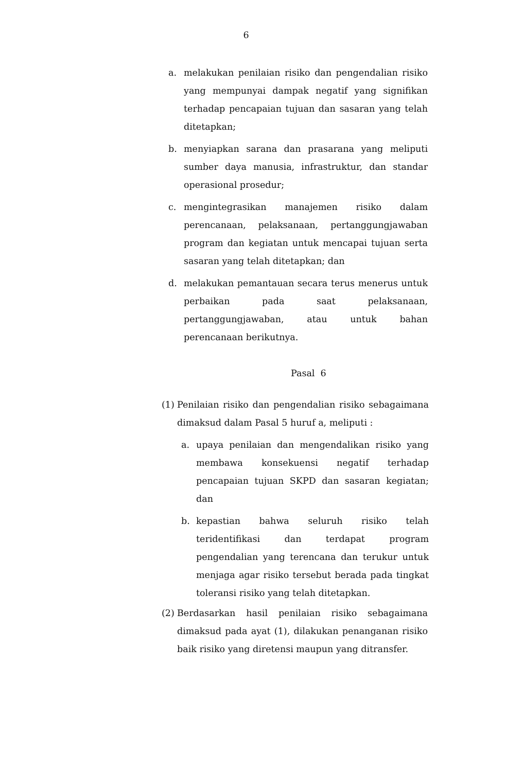6
a. melakukan penilaian risiko dan pengendalian risiko yang mempunyai dampak negatif yang signifikan terhadap pencapaian tujuan dan sasaran yang telah ditetapkan;
b. menyiapkan sarana dan prasarana yang meliputi sumber daya manusia, infrastruktur, dan standar operasional prosedur;
c. mengintegrasikan manajemen risiko dalam perencanaan, pelaksanaan, pertanggungjawaban program dan kegiatan untuk mencapai tujuan serta sasaran yang telah ditetapkan; dan
d. melakukan pemantauan secara terus menerus untuk perbaikan pada saat pelaksanaan, pertanggungjawaban, atau untuk bahan perencanaan berikutnya.
Pasal 6
(1)
Penilaian risiko dan pengendalian risiko sebagaimana dimaksud dalam Pasal 5 huruf a, meliputi :
a. upaya penilaian dan mengendalikan risiko yang membawa konsekuensi negatif terhadap pencapaian tujuan SKPD dan sasaran kegiatan; dan
b. kepastian bahwa seluruh risiko telah teridentifikasi dan terdapat program pengendalian yang terencana dan terukur untuk menjaga agar risiko tersebut berada pada tingkat toleransi risiko yang telah ditetapkan.
(2) Berdasarkan hasil penilaian risiko sebagaimana dimaksud pada ayat (1), dilakukan penanganan risiko baik risiko yang diretensi maupun yang ditransfer.